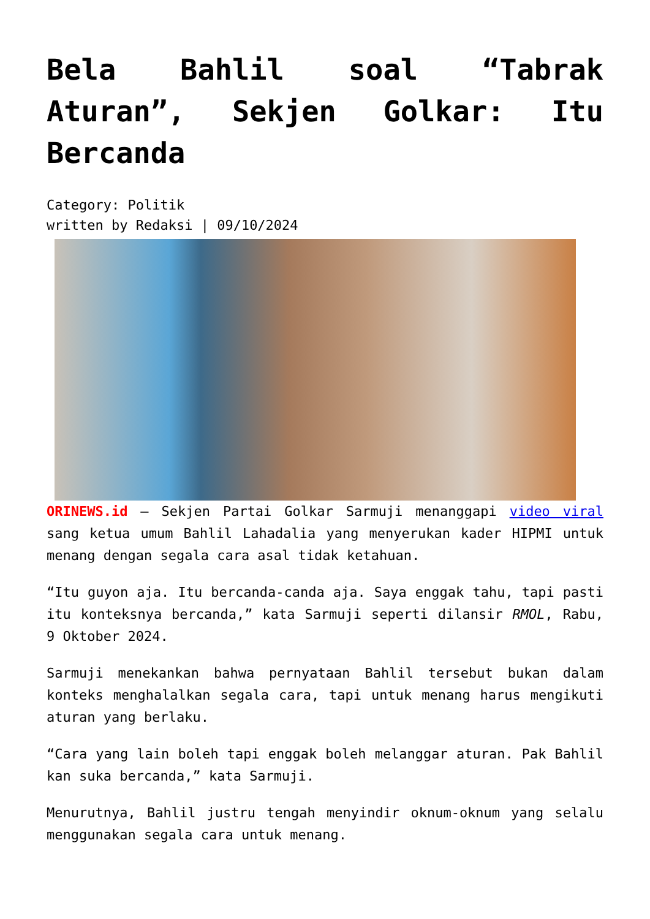Bela Bahlil soal “Tabrak Aturan”, Sekjen Golkar: Itu Bercanda
Category: Politik
written by Redaksi | 09/10/2024
ORINEWS.id – Sekjen Partai Golkar Sarmuji menanggapi video viral sang ketua umum Bahlil Lahadalia yang menyerukan kader HIPMI untuk menang dengan segala cara asal tidak ketahuan.
“Itu guyon aja. Itu bercanda-canda aja. Saya enggak tahu, tapi pasti itu konteksnya bercanda,” kata Sarmuji seperti dilansir RMOL, Rabu, 9 Oktober 2024.
Sarmuji menekankan bahwa pernyataan Bahlil tersebut bukan dalam konteks menghalalkan segala cara, tapi untuk menang harus mengikuti aturan yang berlaku.
“Cara yang lain boleh tapi enggak boleh melanggar aturan. Pak Bahlil kan suka bercanda,” kata Sarmuji.
Menurutnya, Bahlil justru tengah menyindir oknum-oknum yang selalu menggunakan segala cara untuk menang.